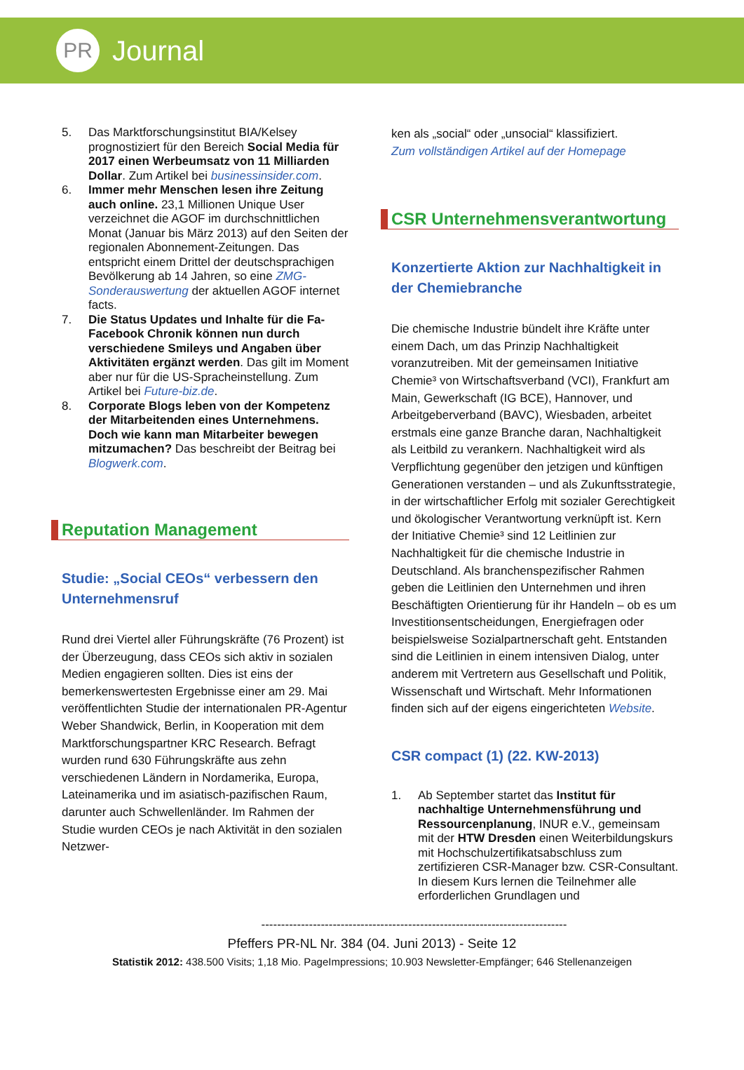PR
Journal
5. Das Marktforschungsinstitut BIA/Kelsey prognostiziert für den Bereich Social Media für 2017 einen Werbeumsatz von 11 Milliarden Dollar. Zum Artikel bei businessinsider.com.
6. Immer mehr Menschen lesen ihre Zeitung auch online. 23,1 Millionen Unique User verzeichnet die AGOF im durchschnittlichen Monat (Januar bis März 2013) auf den Seiten der regionalen Abonnement-Zeitungen. Das entspricht einem Drittel der deutschsprachigen Bevölkerung ab 14 Jahren, so eine ZMG-Sonderauswertung der aktuellen AGOF internet facts.
7. Die Status Updates und Inhalte für die Fa-Facebook Chronik können nun durch verschiedene Smileys und Angaben über Aktivitäten ergänzt werden. Das gilt im Moment aber nur für die US-Spracheinstellung. Zum Artikel bei Future-biz.de.
8. Corporate Blogs leben von der Kompetenz der Mitarbeitenden eines Unternehmens. Doch wie kann man Mitarbeiter bewegen mitzumachen? Das beschreibt der Beitrag bei Blogwerk.com.
Reputation Management
Studie: „Social CEOs“ verbessern den Unternehmensruf
Rund drei Viertel aller Führungskräfte (76 Prozent) ist der Überzeugung, dass CEOs sich aktiv in sozialen Medien engagieren sollten. Dies ist eins der bemerkenswertesten Ergebnisse einer am 29. Mai veröffentlichten Studie der internationalen PR-Agentur Weber Shandwick, Berlin, in Kooperation mit dem Marktforschungspartner KRC Research. Befragt wurden rund 630 Führungskräfte aus zehn verschiedenen Ländern in Nordamerika, Europa, Lateinamerika und im asiatisch-pazifischen Raum, darunter auch Schwellenländer. Im Rahmen der Studie wurden CEOs je nach Aktivität in den sozialen Netzwer-
ken als „social“ oder „unsocial“ klassifiziert.
Zum vollständigen Artikel auf der Homepage
CSR Unternehmensverantwortung
Konzertierte Aktion zur Nachhaltigkeit in der Chemiebranche
Die chemische Industrie bündelt ihre Kräfte unter einem Dach, um das Prinzip Nachhaltigkeit voranzutreiben. Mit der gemeinsamen Initiative Chemie³ von Wirtschaftsverband (VCI), Frankfurt am Main, Gewerkschaft (IG BCE), Hannover, und Arbeitgeberverband (BAVC), Wiesbaden, arbeitet erstmals eine ganze Branche daran, Nachhaltigkeit als Leitbild zu verankern. Nachhaltigkeit wird als Verpflichtung gegenüber den jetzigen und künftigen Generationen verstanden – und als Zukunftsstrategie, in der wirtschaftlicher Erfolg mit sozialer Gerechtigkeit und ökologischer Verantwortung verknüpft ist. Kern der Initiative Chemie³ sind 12 Leitlinien zur Nachhaltigkeit für die chemische Industrie in Deutschland. Als branchenspezifischer Rahmen geben die Leitlinien den Unternehmen und ihren Beschäftigten Orientierung für ihr Handeln – ob es um Investitionsentscheidungen, Energiefragen oder beispielsweise Sozialpartnerschaft geht. Entstanden sind die Leitlinien in einem intensiven Dialog, unter anderem mit Vertretern aus Gesellschaft und Politik, Wissenschaft und Wirtschaft. Mehr Informationen finden sich auf der eigens eingerichteten Website.
CSR compact (1) (22. KW-2013)
1. Ab September startet das Institut für nachhaltige Unternehmensführung und Ressourcenplanung, INUR e.V., gemeinsam mit der HTW Dresden einen Weiterbildungskurs mit Hochschulzertifikatsabschluss zum zertifizieren CSR-Manager bzw. CSR-Consultant. In diesem Kurs lernen die Teilnehmer alle erforderlichen Grundlagen und
-----------------------------------------------------------------------------
Pfeffers PR-NL Nr. 384 (04. Juni 2013) - Seite 12
Statistik 2012: 438.500 Visits; 1,18 Mio. PageImpressions; 10.903 Newsletter-Empfänger; 646 Stellenanzeigen